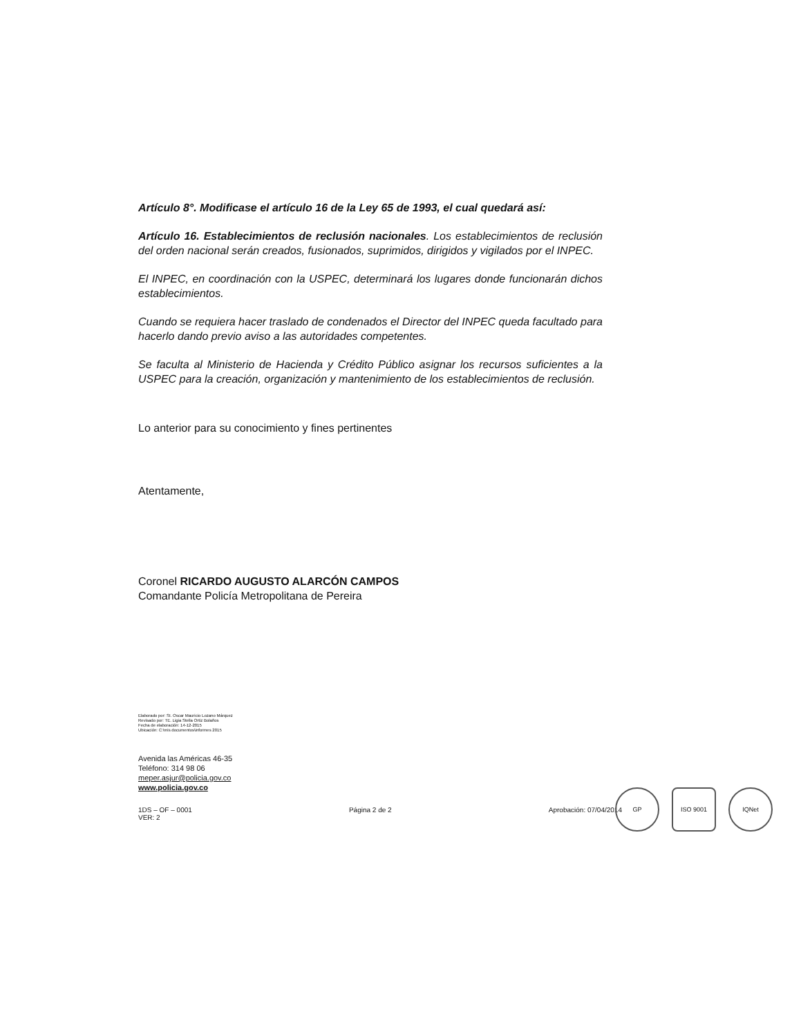Artículo 8°. Modificase el artículo 16 de la Ley 65 de 1993, el cual quedará así:
Artículo 16. Establecimientos de reclusión nacionales. Los establecimientos de reclusión del orden nacional serán creados, fusionados, suprimidos, dirigidos y vigilados por el INPEC.
El INPEC, en coordinación con la USPEC, determinará los lugares donde funcionarán dichos establecimientos.
Cuando se requiera hacer traslado de condenados el Director del INPEC queda facultado para hacerlo dando previo aviso a las autoridades competentes.
Se faculta al Ministerio de Hacienda y Crédito Público asignar los recursos suficientes a la USPEC para la creación, organización y mantenimiento de los establecimientos de reclusión.
Lo anterior para su conocimiento y fines pertinentes
Atentamente,
Coronel RICARDO AUGUSTO ALARCÓN CAMPOS
Comandante Policía Metropolitana de Pereira
Elaborado por: SI. Oscar Mauricio Lozano Márquez
Revisado por: TE. Ligia Stella Ortiz Bolaños
Fecha de elaboración: 14-12-2015
Ubicación: C:\mis documentos\informes 2015
Avenida las Américas 46-35
Teléfono: 314 98 06
meper.asjur@policia.gov.co
www.policia.gov.co
1DS – OF – 0001
VER: 2 Página 2 de 2 Aprobación: 07/04/2014
GP ISO 9001 IQNet